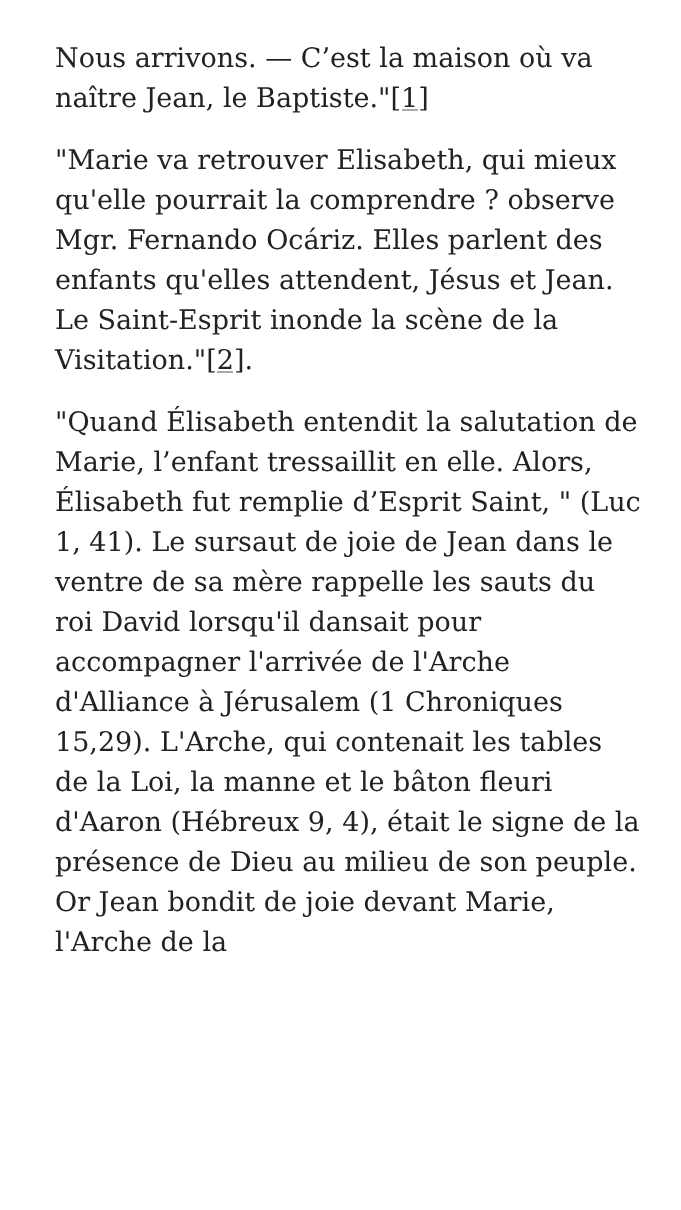Nous arrivons. — C’est la maison où va naître Jean, le Baptiste."[1]
"Marie va retrouver Elisabeth, qui mieux qu'elle pourrait la comprendre ? observe Mgr. Fernando Ocáriz. Elles parlent des enfants qu'elles attendent, Jésus et Jean. Le Saint-Esprit inonde la scène de la Visitation."[2].
"Quand Élisabeth entendit la salutation de Marie, l’enfant tressaillit en elle. Alors, Élisabeth fut remplie d’Esprit Saint, " (Luc 1, 41). Le sursaut de joie de Jean dans le ventre de sa mère rappelle les sauts du roi David lorsqu'il dansait pour accompagner l'arrivée de l'Arche d'Alliance à Jérusalem (1 Chroniques 15,29). L'Arche, qui contenait les tables de la Loi, la manne et le bâton fleuri d'Aaron (Hébreux 9, 4), était le signe de la présence de Dieu au milieu de son peuple. Or Jean bondit de joie devant Marie, l'Arche de la